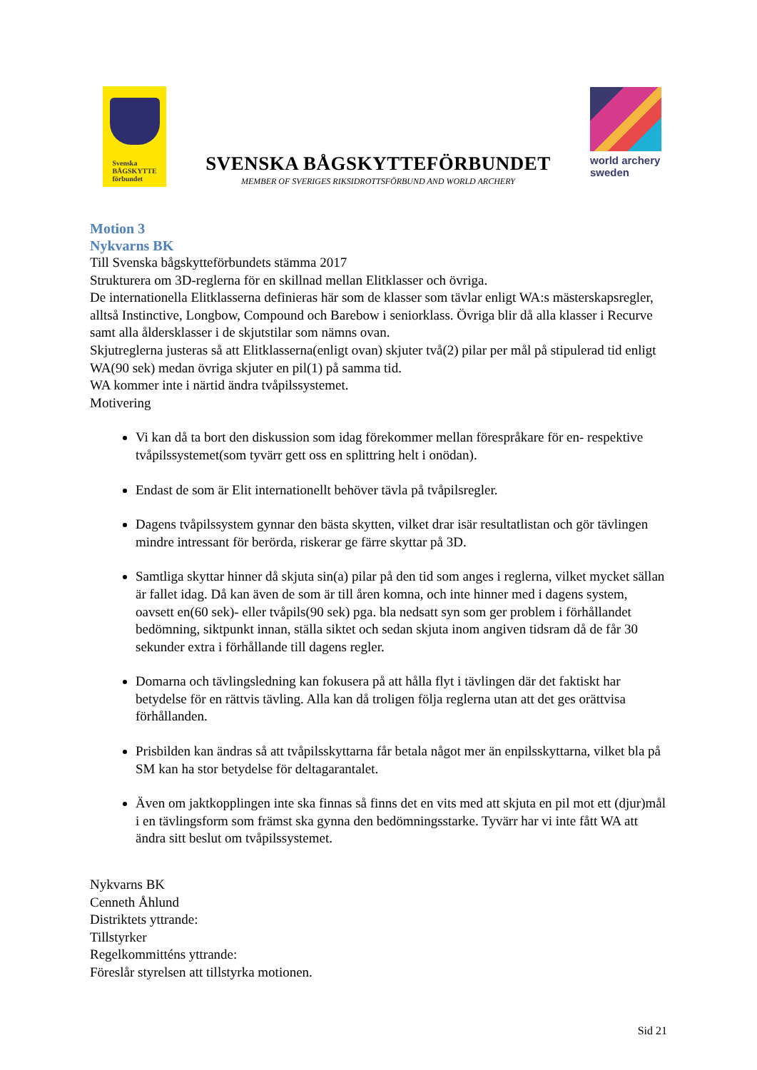Svenska
BÅGSKYTTE
förbundet
SVENSKA BÅGSKYTTEFÖRBUNDET
MEMBER OF SVERIGES RIKSIDROTTSFÖRBUND AND WORLD ARCHERY
world archery
sweden
Motion 3
Nykvarns BK
Till Svenska bågskytteförbundets stämma 2017
Strukturera om 3D-reglerna för en skillnad mellan Elitklasser och övriga.
De internationella Elitklasserna definieras här som de klasser som tävlar enligt WA:s mästerskapsregler, alltså Instinctive, Longbow, Compound och Barebow i seniorklass. Övriga blir då alla klasser i Recurve samt alla åldersklasser i de skjutstilar som nämns ovan.
Skjutreglerna justeras så att Elitklasserna(enligt ovan) skjuter två(2) pilar per mål på stipulerad tid enligt WA(90 sek) medan övriga skjuter en pil(1) på samma tid.
WA kommer inte i närtid ändra tvåpilssystemet.
Motivering
Vi kan då ta bort den diskussion som idag förekommer mellan förespråkare för en- respektive tvåpilssystemet(som tyvärr gett oss en splittring helt i onödan).
Endast de som är Elit internationellt behöver tävla på tvåpilsregler.
Dagens tvåpilssystem gynnar den bästa skytten, vilket drar isär resultatlistan och gör tävlingen mindre intressant för berörda, riskerar ge färre skyttar på 3D.
Samtliga skyttar hinner då skjuta sin(a) pilar på den tid som anges i reglerna, vilket mycket sällan är fallet idag. Då kan även de som är till åren komna, och inte hinner med i dagens system, oavsett en(60 sek)- eller tvåpils(90 sek) pga. bla nedsatt syn som ger problem i förhållandet bedömning, siktpunkt innan, ställa siktet och sedan skjuta inom angiven tidsram då de får 30 sekunder extra i förhållande till dagens regler.
Domarna och tävlingsledning kan fokusera på att hålla flyt i tävlingen där det faktiskt har betydelse för en rättvis tävling. Alla kan då troligen följa reglerna utan att det ges orättvisa förhållanden.
Prisbilden kan ändras så att tvåpilsskyttarna får betala något mer än enpilsskyttarna, vilket bla på SM kan ha stor betydelse för deltagarantalet.
Även om jaktkopplingen inte ska finnas så finns det en vits med att skjuta en pil mot ett (djur)mål i en tävlingsform som främst ska gynna den bedömningsstarke. Tyvärr har vi inte fått WA att ändra sitt beslut om tvåpilssystemet.
Nykvarns BK
Cenneth Åhlund
Distriktets yttrande:
Tillstyrker
Regelkommitténs yttrande:
Föreslår styrelsen att tillstyrka motionen.
Sid 21